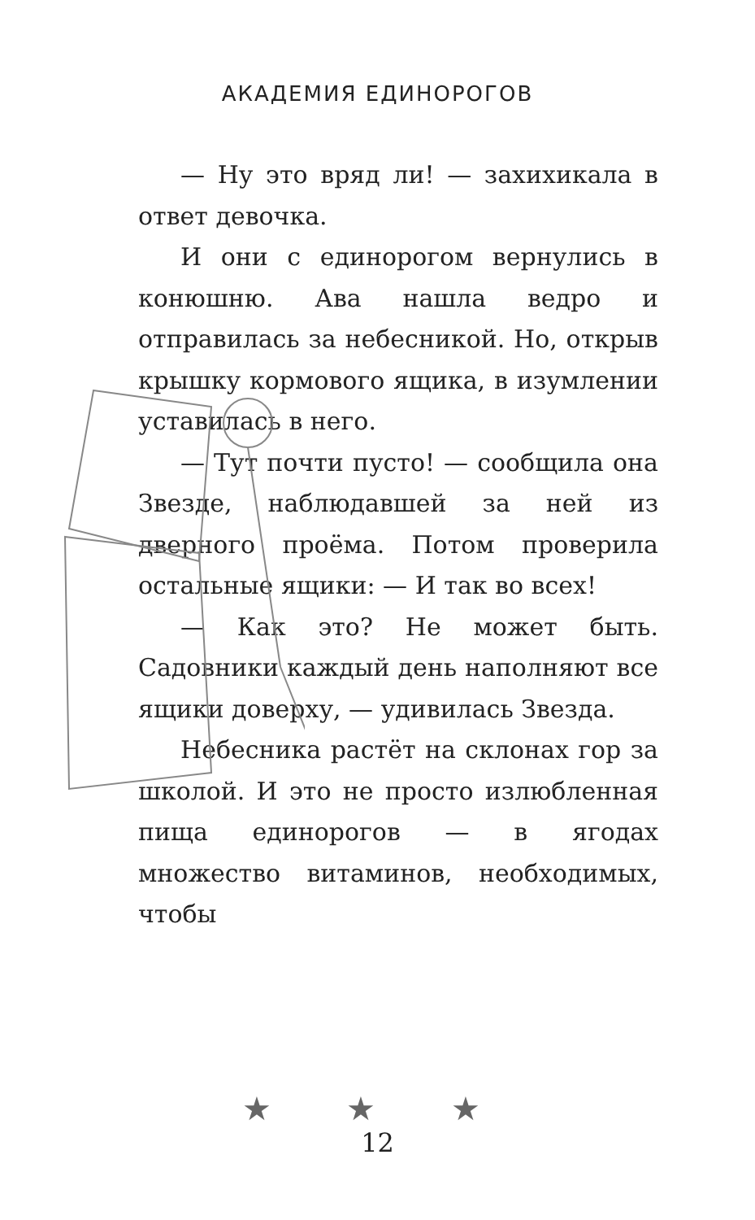АКАДЕМИЯ ЕДИНОРОГОВ
— Ну это вряд ли! — захихикала в ответ девочка.
И они с единорогом вернулись в конюшню. Ава нашла ведро и отправилась за небесникой. Но, открыв крышку кормового ящика, в изумлении уставилась в него.
— Тут почти пусто! — сообщила она Звезде, наблюдавшей за ней из дверного проёма. Потом проверила остальные ящики: — И так во всех!
— Как это? Не может быть. Садовники каждый день наполняют все ящики доверху, — удивилась Звезда.
Небесника растёт на склонах гор за школой. И это не просто излюбленная пища единорогов — в ягодах множество витаминов, необходимых, чтобы
★ ★ ★
12